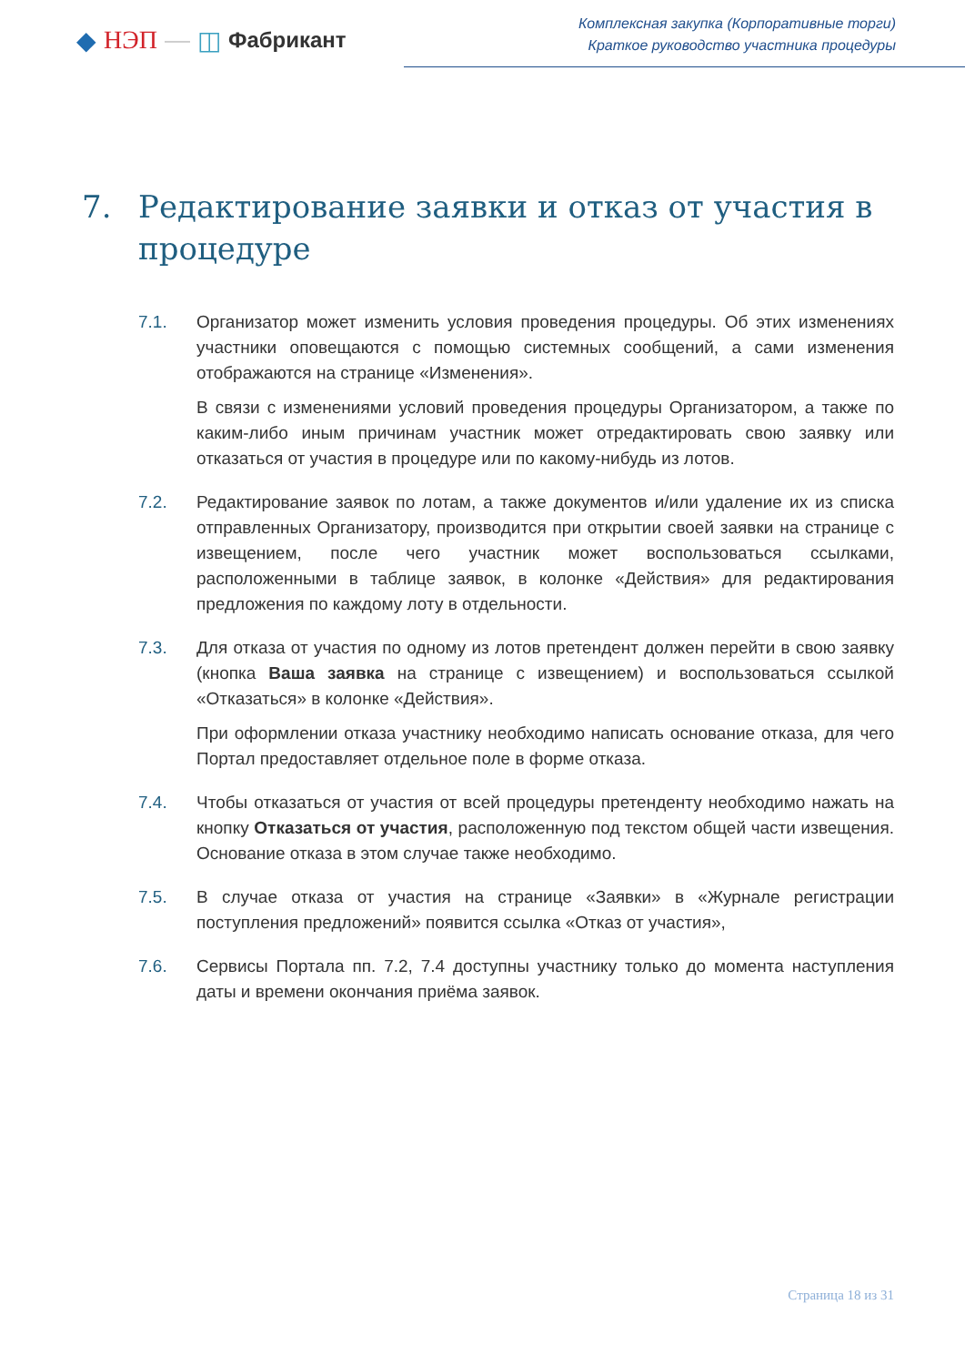◆ НЭП — ◫ Фабрикант
Комплексная закупка (Корпоративные торги)
Краткое руководство участника процедуры
7. Редактирование заявки и отказ от участия в процедуре
7.1. Организатор может изменить условия проведения процедуры. Об этих изменениях участники оповещаются с помощью системных сообщений, а сами изменения отображаются на странице «Изменения».
В связи с изменениями условий проведения процедуры Организатором, а также по каким-либо иным причинам участник может отредактировать свою заявку или отказаться от участия в процедуре или по какому-нибудь из лотов.
7.2. Редактирование заявок по лотам, а также документов и/или удаление их из списка отправленных Организатору, производится при открытии своей заявки на странице с извещением, после чего участник может воспользоваться ссылками, расположенными в таблице заявок, в колонке «Действия» для редактирования предложения по каждому лоту в отдельности.
7.3. Для отказа от участия по одному из лотов претендент должен перейти в свою заявку (кнопка Ваша заявка на странице с извещением) и воспользоваться ссылкой «Отказаться» в колонке «Действия».
При оформлении отказа участнику необходимо написать основание отказа, для чего Портал предоставляет отдельное поле в форме отказа.
7.4. Чтобы отказаться от участия от всей процедуры претенденту необходимо нажать на кнопку Отказаться от участия, расположенную под текстом общей части извещения. Основание отказа в этом случае также необходимо.
7.5. В случае отказа от участия на странице «Заявки» в «Журнале регистрации поступления предложений» появится ссылка «Отказ от участия»,
7.6. Сервисы Портала пп. 7.2, 7.4 доступны участнику только до момента наступления даты и времени окончания приёма заявок.
Страница 18 из 31